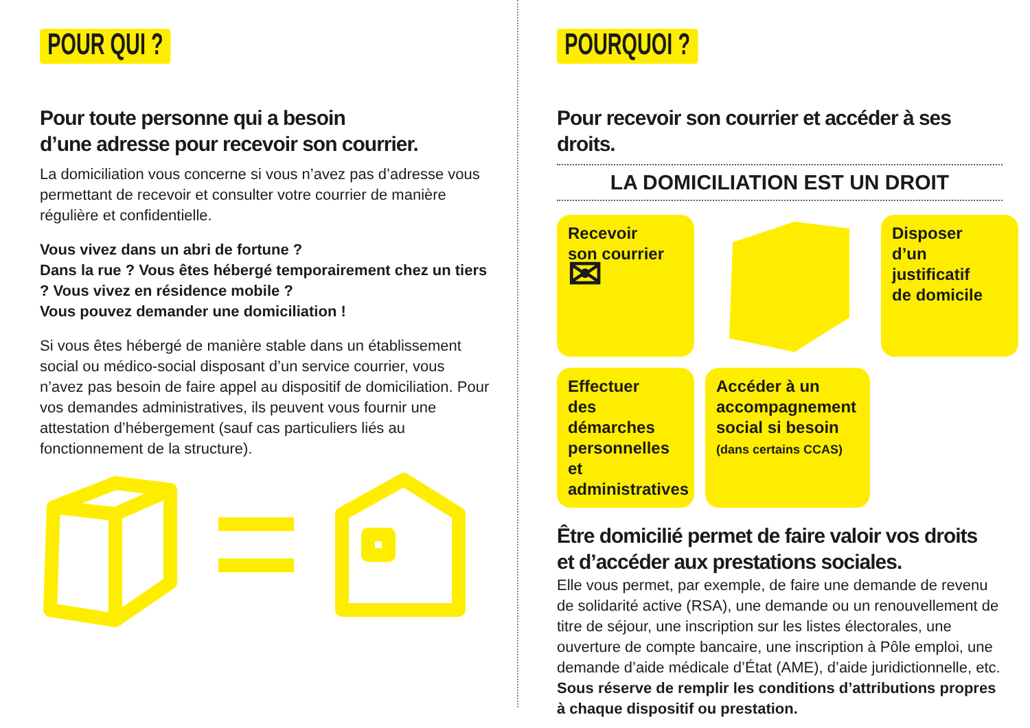POUR QUI ?
Pour toute personne qui a besoin
d’une adresse pour recevoir son courrier.
La domiciliation vous concerne si vous n’avez pas d’adresse vous permettant de recevoir et consulter votre courrier de manière régulière et confidentielle.
Vous vivez dans un abri de fortune ?
Dans la rue ? Vous êtes hébergé temporairement chez un tiers ? Vous vivez en résidence mobile ?
Vous pouvez demander une domiciliation !
Si vous êtes hébergé de manière stable dans un établissement social ou médico-social disposant d’un service courrier, vous n’avez pas besoin de faire appel au dispositif de domiciliation. Pour vos demandes administratives, ils peuvent vous fournir une attestation d’hébergement (sauf cas particuliers liés au fonctionnement de la structure).
POURQUOI ?
Pour recevoir son courrier et accéder à ses droits.
LA DOMICILIATION EST UN DROIT
Recevoir
son courrier
✉
Disposer
d’un justificatif
de domicile
Effectuer
des démarches personnelles et administratives
Accéder à un accompagnement social si besoin
(dans certains CCAS)
Être domicilié permet de faire valoir vos droits
et d’accéder aux prestations sociales.
Elle vous permet, par exemple, de faire une demande de revenu de solidarité active (RSA), une demande ou un renouvellement de titre de séjour, une inscription sur les listes électorales, une ouverture de compte bancaire, une inscription à Pôle emploi, une demande d’aide médicale d’État (AME), d’aide juridictionnelle, etc.
Sous réserve de remplir les conditions d’attributions propres à chaque dispositif ou prestation.